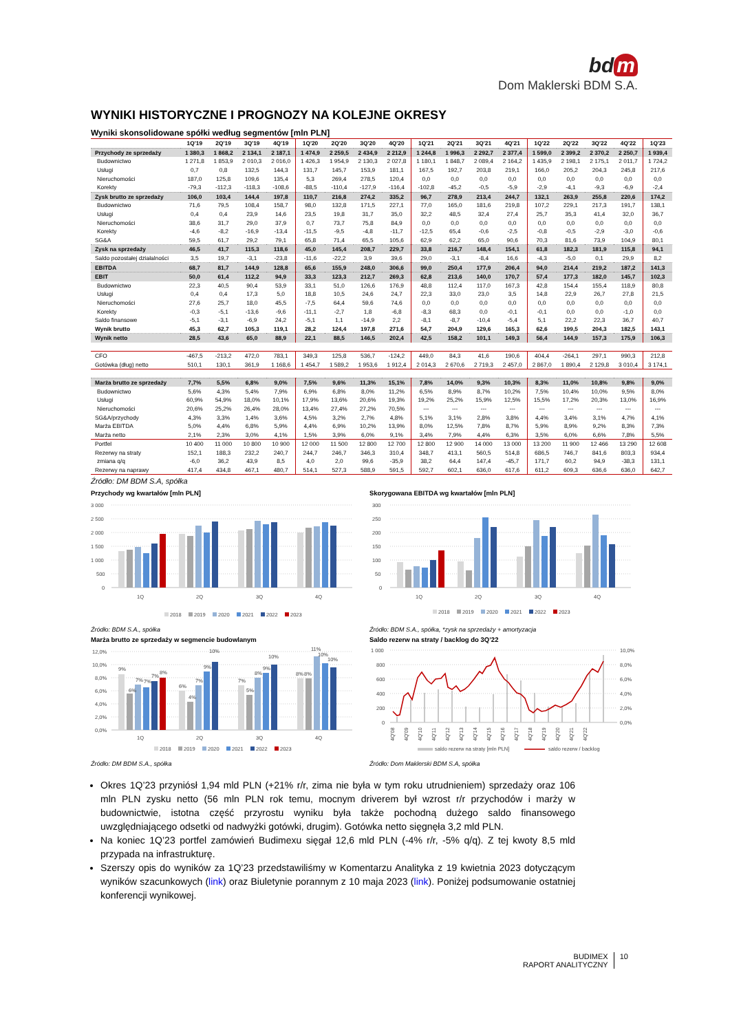bd m
Dom Maklerski BDM S.A.
WYNIKI HISTORYCZNE I PROGNOZY NA KOLEJNE OKRESY
Wyniki skonsolidowane spółki według segmentów [mln PLN]
| | 1Q'19 | 2Q'19 | 3Q'19 | 4Q'19 | 1Q'20 | 2Q'20 | 3Q'20 | 4Q'20 | 1Q'21 | 2Q'21 | 3Q'21 | 4Q'21 | 1Q'22 | 2Q'22 | 3Q'22 | 4Q'22 | 1Q'23 |
| --- | --- | --- | --- | --- | --- | --- | --- | --- | --- | --- | --- | --- | --- | --- | --- | --- | --- |
| Przychody ze sprzedaży | 1 380,3 | 1 868,2 | 2 134,1 | 2 187,1 | 1 474,9 | 2 259,5 | 2 434,9 | 2 212,9 | 1 244,8 | 1 996,3 | 2 292,7 | 2 377,4 | 1 599,0 | 2 399,2 | 2 370,2 | 2 250,7 | 1 939,4 |
| Budownictwo | 1 271,8 | 1 853,9 | 2 010,3 | 2 016,0 | 1 426,3 | 1 954,9 | 2 130,3 | 2 027,8 | 1 180,1 | 1 848,7 | 2 089,4 | 2 164,2 | 1 435,9 | 2 198,1 | 2 175,1 | 2 011,7 | 1 724,2 |
| Usługi | 0,7 | 0,8 | 132,5 | 144,3 | 131,7 | 145,7 | 153,9 | 181,1 | 167,5 | 192,7 | 203,8 | 219,1 | 166,0 | 205,2 | 204,3 | 245,8 | 217,6 |
| Nieruchomości | 187,0 | 125,8 | 109,6 | 135,4 | 5,3 | 269,4 | 278,5 | 120,4 | 0,0 | 0,0 | 0,0 | 0,0 | 0,0 | 0,0 | 0,0 | 0,0 | 0,0 |
| Korekty | -79,3 | -112,3 | -118,3 | -108,6 | -88,5 | -110,4 | -127,9 | -116,4 | -102,8 | -45,2 | -0,5 | -5,9 | -2,9 | -4,1 | -9,3 | -6,9 | -2,4 |
| Zysk brutto ze sprzedaży | 106,0 | 103,4 | 144,4 | 197,8 | 110,7 | 216,8 | 274,2 | 335,2 | 96,7 | 278,9 | 213,4 | 244,7 | 132,1 | 263,9 | 255,8 | 220,6 | 174,2 |
| Budownictwo | 71,6 | 79,5 | 108,4 | 158,7 | 98,0 | 132,8 | 171,5 | 227,1 | 77,0 | 165,0 | 181,6 | 219,8 | 107,2 | 229,1 | 217,3 | 191,7 | 138,1 |
| Usługi | 0,4 | 0,4 | 23,9 | 14,6 | 23,5 | 19,8 | 31,7 | 35,0 | 32,2 | 48,5 | 32,4 | 27,4 | 25,7 | 35,3 | 41,4 | 32,0 | 36,7 |
| Nieruchomości | 38,6 | 31,7 | 29,0 | 37,9 | 0,7 | 73,7 | 75,8 | 84,9 | 0,0 | 0,0 | 0,0 | 0,0 | 0,0 | 0,0 | 0,0 | 0,0 | 0,0 |
| Korekty | -4,6 | -8,2 | -16,9 | -13,4 | -11,5 | -9,5 | -4,8 | -11,7 | -12,5 | 65,4 | -0,6 | -2,5 | -0,8 | -0,5 | -2,9 | -3,0 | -0,6 |
| SG&A | 59,5 | 61,7 | 29,2 | 79,1 | 65,8 | 71,4 | 65,5 | 105,6 | 62,9 | 62,2 | 65,0 | 90,6 | 70,3 | 81,6 | 73,9 | 104,9 | 80,1 |
| Zysk na sprzedaży | 46,5 | 41,7 | 115,3 | 118,6 | 45,0 | 145,4 | 208,7 | 229,7 | 33,8 | 216,7 | 148,4 | 154,1 | 61,8 | 182,3 | 181,9 | 115,8 | 94,1 |
| Saldo pozostałej działalności | 3,5 | 19,7 | -3,1 | -23,8 | -11,6 | -22,2 | 3,9 | 39,6 | 29,0 | -3,1 | -8,4 | 16,6 | -4,3 | -5,0 | 0,1 | 29,9 | 8,2 |
| EBITDA | 68,7 | 81,7 | 144,9 | 128,8 | 65,6 | 155,9 | 248,0 | 306,6 | 99,0 | 250,4 | 177,9 | 206,4 | 94,0 | 214,4 | 219,2 | 187,2 | 141,3 |
| EBIT | 50,0 | 61,4 | 112,2 | 94,9 | 33,3 | 123,3 | 212,7 | 269,3 | 62,8 | 213,6 | 140,0 | 170,7 | 57,4 | 177,3 | 182,0 | 145,7 | 102,3 |
| Budownictwo | 22,3 | 40,5 | 90,4 | 53,9 | 33,1 | 51,0 | 126,6 | 176,9 | 48,8 | 112,4 | 117,0 | 167,3 | 42,8 | 154,4 | 155,4 | 118,9 | 80,8 |
| Usługi | 0,4 | 0,4 | 17,3 | 5,0 | 18,8 | 10,5 | 24,6 | 24,7 | 22,3 | 33,0 | 23,0 | 3,5 | 14,8 | 22,9 | 26,7 | 27,8 | 21,5 |
| Nieruchomości | 27,6 | 25,7 | 18,0 | 45,5 | -7,5 | 64,4 | 59,6 | 74,6 | 0,0 | 0,0 | 0,0 | 0,0 | 0,0 | 0,0 | 0,0 | 0,0 | 0,0 |
| Korekty | -0,3 | -5,1 | -13,6 | -9,6 | -11,1 | -2,7 | 1,8 | -6,8 | -8,3 | 68,3 | 0,0 | -0,1 | -0,1 | 0,0 | 0,0 | -1,0 | 0,0 |
| Saldo finansowe | -5,1 | -3,1 | -6,9 | 24,2 | -5,1 | 1,1 | -14,9 | 2,2 | -8,1 | -8,7 | -10,4 | -5,4 | 5,1 | 22,2 | 22,3 | 36,7 | 40,7 |
| Wynik brutto | 45,3 | 62,7 | 105,3 | 119,1 | 28,2 | 124,4 | 197,8 | 271,6 | 54,7 | 204,9 | 129,6 | 165,3 | 62,6 | 199,5 | 204,3 | 182,5 | 143,1 |
| Wynik netto | 28,5 | 43,6 | 65,0 | 88,9 | 22,1 | 88,5 | 146,5 | 202,4 | 42,5 | 158,2 | 101,1 | 149,3 | 56,4 | 144,9 | 157,3 | 175,9 | 106,3 |
| CFO | -467,5 | -213,2 | 472,0 | 783,1 | 349,3 | 125,8 | 536,7 | -124,2 | 449,0 | 84,3 | 41,6 | 190,6 | 404,4 | -264,1 | 297,1 | 990,3 | 212,8 |
| Gotówka (dług) netto | 510,1 | 130,1 | 361,9 | 1 168,6 | 1 454,7 | 1 589,2 | 1 953,6 | 1 912,4 | 2 014,3 | 2 670,6 | 2 719,3 | 2 457,0 | 2 867,0 | 1 890,4 | 2 129,8 | 3 010,4 | 3 174,1 |
| Marża brutto ze sprzedaży | 7,7% | 5,5% | 6,8% | 9,0% | 7,5% | 9,6% | 11,3% | 15,1% | 7,8% | 14,0% | 9,3% | 10,3% | 8,3% | 11,0% | 10,8% | 9,8% | 9,0% |
| Budownictwo | 5,6% | 4,3% | 5,4% | 7,9% | 6,9% | 6,8% | 8,0% | 11,2% | 6,5% | 8,9% | 8,7% | 10,2% | 7,5% | 10,4% | 10,0% | 9,5% | 8,0% |
| Usługi | 60,9% | 54,9% | 18,0% | 10,1% | 17,9% | 13,6% | 20,6% | 19,3% | 19,2% | 25,2% | 15,9% | 12,5% | 15,5% | 17,2% | 20,3% | 13,0% | 16,9% |
| Nieruchomości | 20,6% | 25,2% | 26,4% | 28,0% | 13,4% | 27,4% | 27,2% | 70,5% | --- | --- | --- | --- | --- | --- | --- | --- | --- |
| SG&A/przychody | 4,3% | 3,3% | 1,4% | 3,6% | 4,5% | 3,2% | 2,7% | 4,8% | 5,1% | 3,1% | 2,8% | 3,8% | 4,4% | 3,4% | 3,1% | 4,7% | 4,1% |
| Marża EBITDA | 5,0% | 4,4% | 6,8% | 5,9% | 4,4% | 6,9% | 10,2% | 13,9% | 8,0% | 12,5% | 7,8% | 8,7% | 5,9% | 8,9% | 9,2% | 8,3% | 7,3% |
| Marża netto | 2,1% | 2,3% | 3,0% | 4,1% | 1,5% | 3,9% | 6,0% | 9,1% | 3,4% | 7,9% | 4,4% | 6,3% | 3,5% | 6,0% | 6,6% | 7,8% | 5,5% |
| Portfel | 10 400 | 11 000 | 10 800 | 10 900 | 12 000 | 11 500 | 12 800 | 12 700 | 12 800 | 12 900 | 14 000 | 13 000 | 13 200 | 11 900 | 12 466 | 13 290 | 12 608 |
| Rezerwy na straty | 152,1 | 188,3 | 232,2 | 240,7 | 244,7 | 246,7 | 346,3 | 310,4 | 348,7 | 413,1 | 560,5 | 514,8 | 686,5 | 746,7 | 841,6 | 803,3 | 934,4 |
| zmiana q/q | -6,0 | 36,2 | 43,9 | 8,5 | 4,0 | 2,0 | 99,6 | -35,9 | 38,2 | 64,4 | 147,4 | -45,7 | 171,7 | 60,2 | 94,9 | -38,3 | 131,1 |
| Rezerwy na naprawy | 417,4 | 434,8 | 467,1 | 480,7 | 514,1 | 527,3 | 588,9 | 591,5 | 592,7 | 602,1 | 636,0 | 617,6 | 611,2 | 609,3 | 636,6 | 636,0 | 642,7 |
Źródło: DM BDM S.A, spółka
Przychody wg kwartałów [mln PLN]
3 000
2 500
2 000
1 500
1 000
500
0
1Q
2Q
3Q
4Q
2018
2019
2020
2021
2022
2023
Źródło: BDM S.A., spółka
Skorygowana EBITDA wg kwartałów [mln PLN]
300
250
200
150
100
50
0
1Q
2Q
3Q
4Q
2018
2019
2020
2021
2022
2023
Źródło: BDM S.A., spółka, *zysk na sprzedaży + amortyzacja
Marża brutto ze sprzedaży w segmencie budowlanym
12,0%
10,0%
8,0%
6,0%
4,0%
2,0%
0,0%
9%
6%
7%
7%
7%
8%
6%
4%
7%
9%
10%
7%
5%
8%
9%
10%
8%
8%
11%
10%
10%
1Q
2Q
3Q
4Q
2018
2019
2020
2021
2022
2023
Źródło: DM BDM S.A., spółka
Saldo rezerw na straty / backlog do 3Q’22
1 000
800
600
400
200
0
10,0%
8,0%
6,0%
4,0%
2,0%
0,0%
4Q'08
4Q'09
4Q'10
4Q'11
4Q'12
4Q'13
4Q'14
4Q'15
4Q'16
4Q'17
4Q'18
4Q'19
4Q'20
4Q'21
4Q'22
saldo rezerw na straty [mln PLN]
saldo rezerw / backlog
Źródło: Dom Maklerski BDM S.A, spółka
Okres 1Q’23 przyniósł 1,94 mld PLN (+21% r/r, zima nie była w tym roku utrudnieniem) sprzedaży oraz 106 mln PLN zysku netto (56 mln PLN rok temu, mocnym driverem był wzrost r/r przychodów i marży w budownictwie, istotna część przyrostu wyniku była także pochodną dużego saldo finansowego uwzględniającego odsetki od nadwyżki gotówki, drugim). Gotówka netto sięgnęła 3,2 mld PLN.
Na koniec 1Q’23 portfel zamówień Budimexu sięgał 12,6 mld PLN (-4% r/r, -5% q/q). Z tej kwoty 8,5 mld przypada na infrastrukturę.
Szerszy opis do wyników za 1Q’23 przedstawiliśmy w Komentarzu Analityka z 19 kwietnia 2023 dotyczącym wyników szacunkowych (link) oraz Biuletynie porannym z 10 maja 2023 (link). Poniżej podsumowanie ostatniej konferencji wynikowej.
BUDIMEX
RAPORT ANALITYCZNY
10